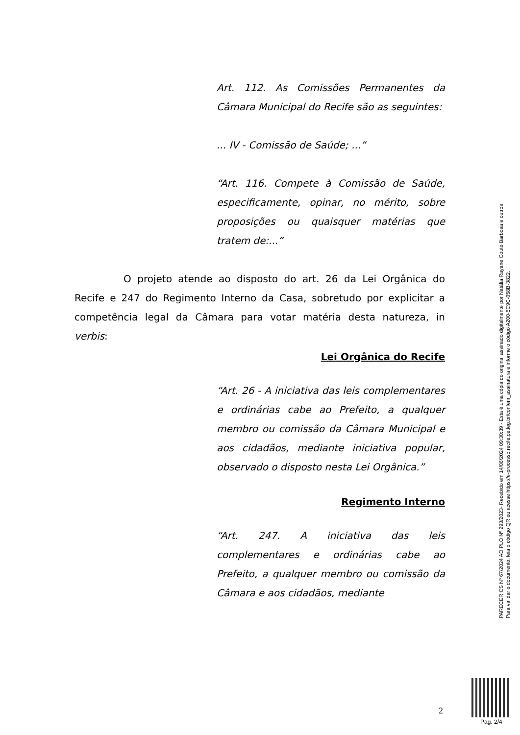Art. 112. As Comissões Permanentes da Câmara Municipal do Recife são as seguintes:
... IV - Comissão de Saúde; ...”
“Art. 116. Compete à Comissão de Saúde, especificamente, opinar, no mérito, sobre proposições ou quaisquer matérias que tratem de:...”
O projeto atende ao disposto do art. 26 da Lei Orgânica do Recife e 247 do Regimento Interno da Casa, sobretudo por explicitar a competência legal da Câmara para votar matéria desta natureza, in verbis:
Lei Orgânica do Recife
“Art. 26 - A iniciativa das leis complementares e ordinárias cabe ao Prefeito, a qualquer membro ou comissão da Câmara Municipal e aos cidadãos, mediante iniciativa popular, observado o disposto nesta Lei Orgânica.”
Regimento Interno
“Art. 247. A iniciativa das leis complementares e ordinárias cabe ao Prefeito, a qualquer membro ou comissão da Câmara e aos cidadãos, mediante
PARECER CS Nº 67/2024 AO PLO Nº 293/2023- Recebido em 14/06/2024 09:30:39 - Esta é uma cópia do original assinado digitalmente por Natália Rayane Couto Barbosa e outros
Para validar o documento, leia o código QR ou acesse https://e-processo.recife.pe.leg.br/conferir_assinatura e informe o código A200-5C9C-058B-3822.
2
Pag. 2/4